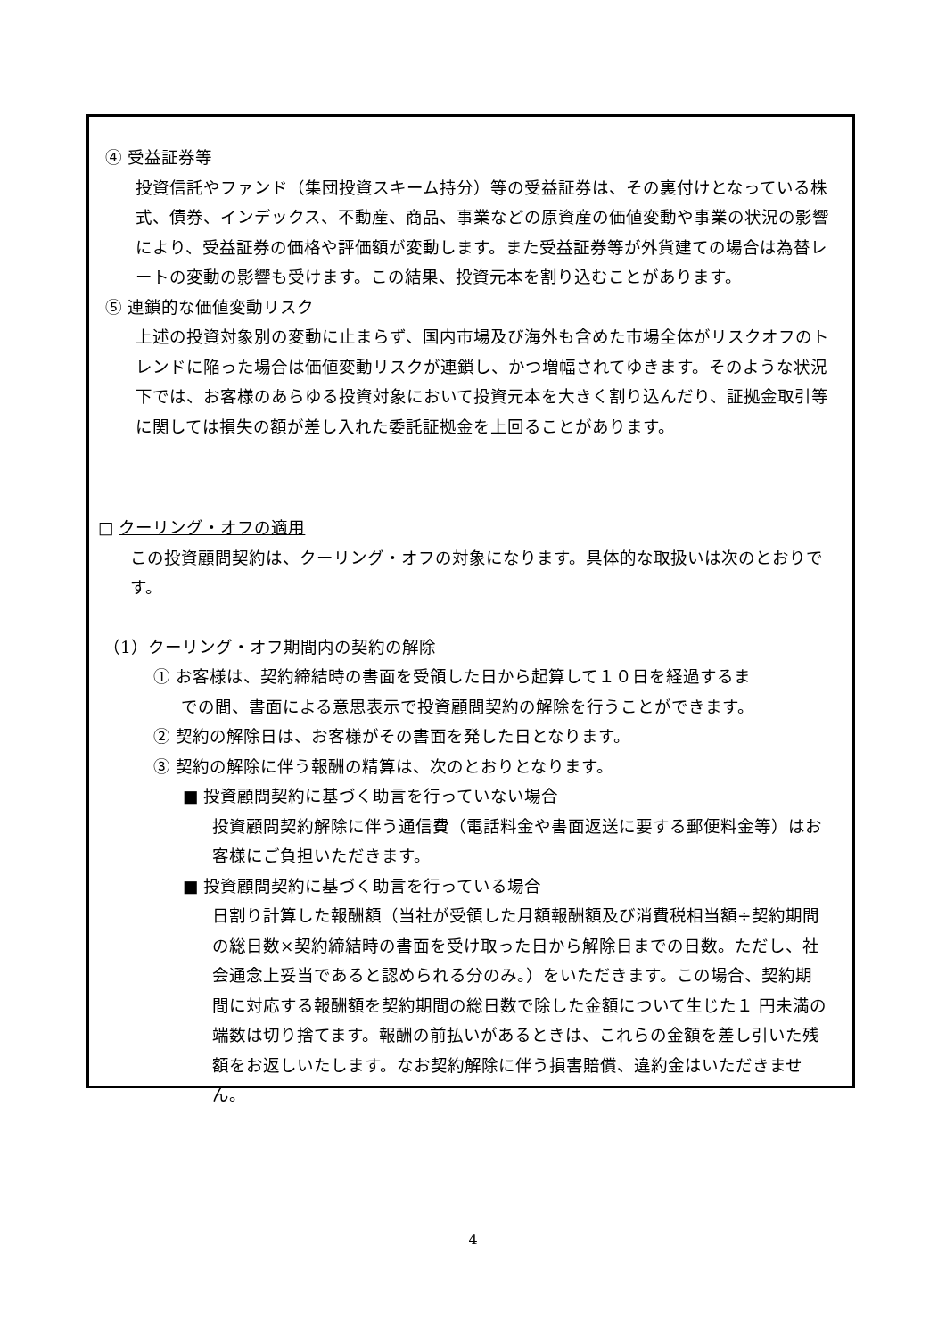④ 受益証券等
投資信託やファンド（集団投資スキーム持分）等の受益証券は、その裏付けとなっている株式、債券、インデックス、不動産、商品、事業などの原資産の価値変動や事業の状況の影響により、受益証券の価格や評価額が変動します。また受益証券等が外貨建ての場合は為替レートの変動の影響も受けます。この結果、投資元本を割り込むことがあります。
⑤ 連鎖的な価値変動リスク
上述の投資対象別の変動に止まらず、国内市場及び海外も含めた市場全体がリスクオフのトレンドに陥った場合は価値変動リスクが連鎖し、かつ増幅されてゆきます。そのような状況下では、お客様のあらゆる投資対象において投資元本を大きく割り込んだり、証拠金取引等に関しては損失の額が差し入れた委託証拠金を上回ることがあります。
□ クーリング・オフの適用
この投資顧問契約は、クーリング・オフの対象になります。具体的な取扱いは次のとおりです。
（1）クーリング・オフ期間内の契約の解除
① お客様は、契約締結時の書面を受領した日から起算して１０日を経過するま
での間、書面による意思表示で投資顧問契約の解除を行うことができます。
② 契約の解除日は、お客様がその書面を発した日となります。
③ 契約の解除に伴う報酬の精算は、次のとおりとなります。
■ 投資顧問契約に基づく助言を行っていない場合
投資顧問契約解除に伴う通信費（電話料金や書面返送に要する郵便料金等）はお客様にご負担いただきます。
■ 投資顧問契約に基づく助言を行っている場合
日割り計算した報酬額（当社が受領した月額報酬額及び消費税相当額÷契約期間の総日数×契約締結時の書面を受け取った日から解除日までの日数。ただし、社会通念上妥当であると認められる分のみ。）をいただきます。この場合、契約期間に対応する報酬額を契約期間の総日数で除した金額について生じた１ 円未満の端数は切り捨てます。報酬の前払いがあるときは、これらの金額を差し引いた残額をお返しいたします。なお契約解除に伴う損害賠償、違約金はいただきません。
4